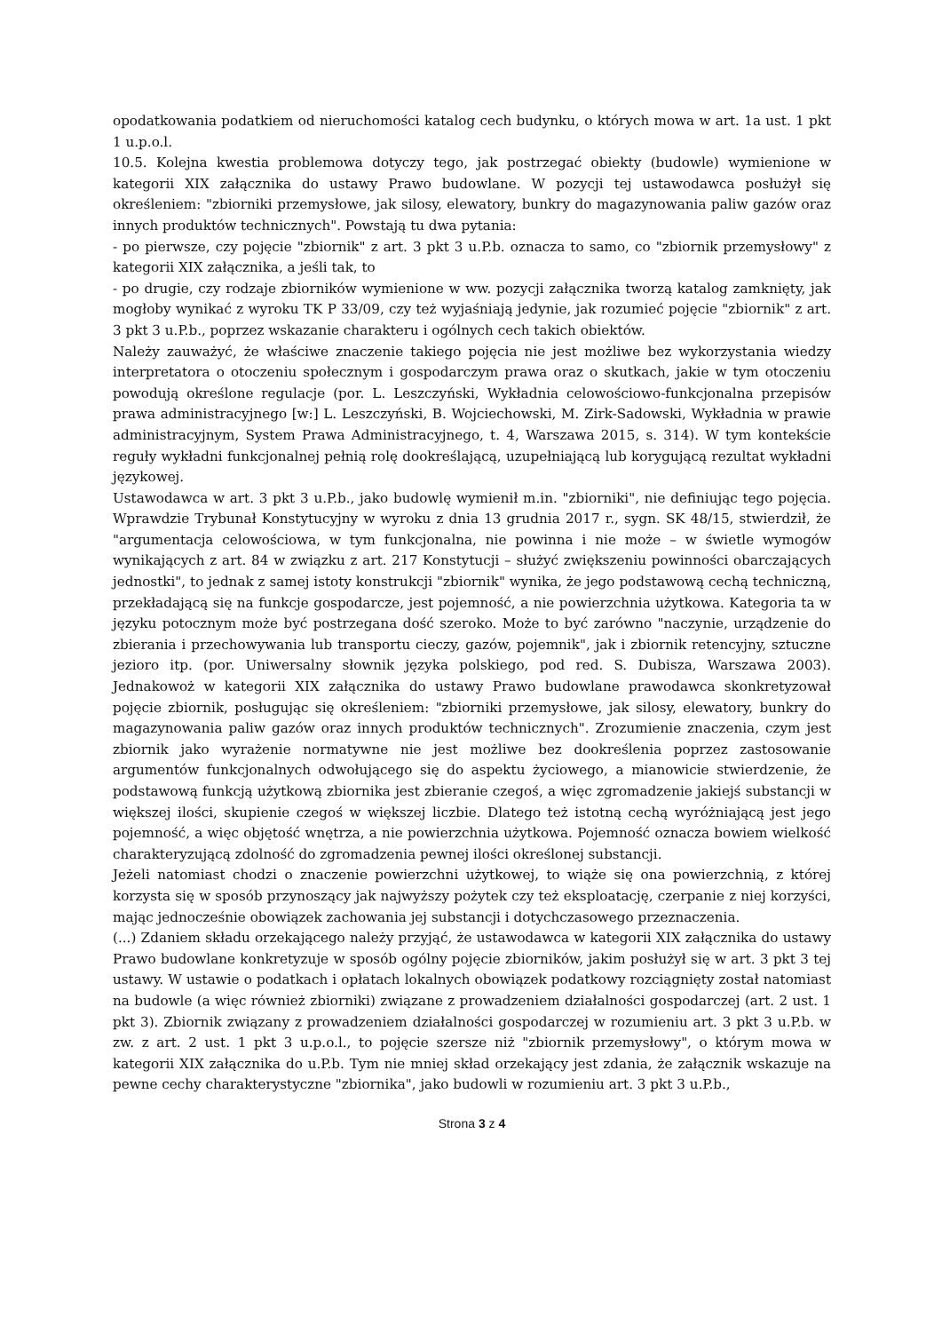opodatkowania podatkiem od nieruchomości katalog cech budynku, o których mowa w art. 1a ust. 1 pkt 1 u.p.o.l.
10.5. Kolejna kwestia problemowa dotyczy tego, jak postrzegać obiekty (budowle) wymienione w kategorii XIX załącznika do ustawy Prawo budowlane. W pozycji tej ustawodawca posłużył się określeniem: "zbiorniki przemysłowe, jak silosy, elewatory, bunkry do magazynowania paliw gazów oraz innych produktów technicznych". Powstają tu dwa pytania:
- po pierwsze, czy pojęcie "zbiornik" z art. 3 pkt 3 u.P.b. oznacza to samo, co "zbiornik przemysłowy" z kategorii XIX załącznika, a jeśli tak, to
- po drugie, czy rodzaje zbiorników wymienione w ww. pozycji załącznika tworzą katalog zamknięty, jak mogłoby wynikać z wyroku TK P 33/09, czy też wyjaśniają jedynie, jak rozumieć pojęcie "zbiornik" z art. 3 pkt 3 u.P.b., poprzez wskazanie charakteru i ogólnych cech takich obiektów.
Należy zauważyć, że właściwe znaczenie takiego pojęcia nie jest możliwe bez wykorzystania wiedzy interpretatora o otoczeniu społecznym i gospodarczym prawa oraz o skutkach, jakie w tym otoczeniu powodują określone regulacje (por. L. Leszczyński, Wykładnia celowościowo-funkcjonalna przepisów prawa administracyjnego [w:] L. Leszczyński, B. Wojciechowski, M. Zirk-Sadowski, Wykładnia w prawie administracyjnym, System Prawa Administracyjnego, t. 4, Warszawa 2015, s. 314). W tym kontekście reguły wykładni funkcjonalnej pełnią rolę dookreślającą, uzupełniającą lub korygującą rezultat wykładni językowej.
Ustawodawca w art. 3 pkt 3 u.P.b., jako budowlę wymienił m.in. "zbiorniki", nie definiując tego pojęcia. Wprawdzie Trybunał Konstytucyjny w wyroku z dnia 13 grudnia 2017 r., sygn. SK 48/15, stwierdził, że "argumentacja celowościowa, w tym funkcjonalna, nie powinna i nie może – w świetle wymogów wynikających z art. 84 w związku z art. 217 Konstytucji – służyć zwiększeniu powinności obarczających jednostki", to jednak z samej istoty konstrukcji "zbiornik" wynika, że jego podstawową cechą techniczną, przekładającą się na funkcje gospodarcze, jest pojemność, a nie powierzchnia użytkowa. Kategoria ta w języku potocznym może być postrzegana dość szeroko. Może to być zarówno "naczynie, urządzenie do zbierania i przechowywania lub transportu cieczy, gazów, pojemnik", jak i zbiornik retencyjny, sztuczne jezioro itp. (por. Uniwersalny słownik języka polskiego, pod red. S. Dubisza, Warszawa 2003). Jednakowoż w kategorii XIX załącznika do ustawy Prawo budowlane prawodawca skonkretyzował pojęcie zbiornik, posługując się określeniem: "zbiorniki przemysłowe, jak silosy, elewatory, bunkry do magazynowania paliw gazów oraz innych produktów technicznych". Zrozumienie znaczenia, czym jest zbiornik jako wyrażenie normatywne nie jest możliwe bez dookreślenia poprzez zastosowanie argumentów funkcjonalnych odwołującego się do aspektu życiowego, a mianowicie stwierdzenie, że podstawową funkcją użytkową zbiornika jest zbieranie czegoś, a więc zgromadzenie jakiejś substancji w większej ilości, skupienie czegoś w większej liczbie. Dlatego też istotną cechą wyróżniającą jest jego pojemność, a więc objętość wnętrza, a nie powierzchnia użytkowa. Pojemność oznacza bowiem wielkość charakteryzującą zdolność do zgromadzenia pewnej ilości określonej substancji.
Jeżeli natomiast chodzi o znaczenie powierzchni użytkowej, to wiąże się ona powierzchnią, z której korzysta się w sposób przynoszący jak najwyższy pożytek czy też eksploatację, czerpanie z niej korzyści, mając jednocześnie obowiązek zachowania jej substancji i dotychczasowego przeznaczenia.
(...) Zdaniem składu orzekającego należy przyjąć, że ustawodawca w kategorii XIX załącznika do ustawy Prawo budowlane konkretyzuje w sposób ogólny pojęcie zbiorników, jakim posłużył się w art. 3 pkt 3 tej ustawy. W ustawie o podatkach i opłatach lokalnych obowiązek podatkowy rozciągnięty został natomiast na budowle (a więc również zbiorniki) związane z prowadzeniem działalności gospodarczej (art. 2 ust. 1 pkt 3). Zbiornik związany z prowadzeniem działalności gospodarczej w rozumieniu art. 3 pkt 3 u.P.b. w zw. z art. 2 ust. 1 pkt 3 u.p.o.l., to pojęcie szersze niż "zbiornik przemysłowy", o którym mowa w kategorii XIX załącznika do u.P.b. Tym nie mniej skład orzekający jest zdania, że załącznik wskazuje na pewne cechy charakterystyczne "zbiornika", jako budowli w rozumieniu art. 3 pkt 3 u.P.b.,
Strona 3 z 4